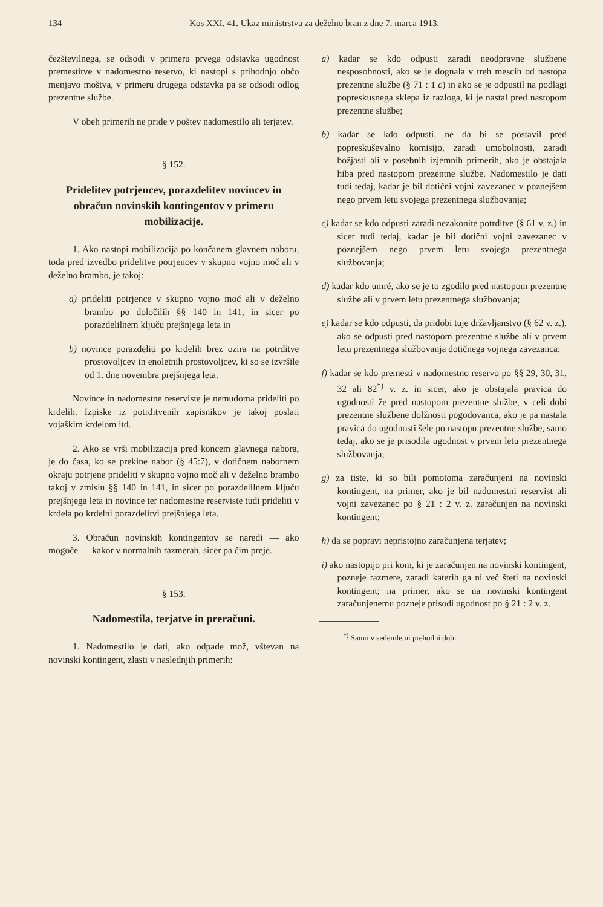134 Kos XXI. 41. Ukaz ministrstva za deželno bran z dne 7. marca 1913.
čezštevilnega, se odsodi v primeru prvega odstavka ugodnost premestitve v nadomestno reservo, ki nastopi s prihodnjo občo menjavo moštva, v primeru drugega odstavka pa se odsodi odlog prezentne službe.
V obeh primerih ne pride v poštev nadomestilo ali terjatev.
§ 152.
Pridelitev potrjencev, porazdelitev novincev in obračun novinskih kontingentov v primeru mobilizacije.
1. Ako nastopi mobilizacija po končanem glavnem naboru, toda pred izvedbo pridelitve potrjencev v skupno vojno moč ali v deželno brambo, je takoj:
a) prideliti potrjence v skupno vojno moč ali v deželno brambo po določilih §§ 140 in 141, in sicer po porazdelilnem ključu prejšnjega leta in
b) novince porazdeliti po krdelih brez ozira na potrditve prostovoljcev in enoletnih prostovoljcev, ki so se izvršile od 1. dne novembra prejšnjega leta.
Novince in nadomestne reserviste je nemudoma prideliti po krdelih. Izpiske iz potrditvenih zapisnikov je takoj poslati vojaškim krdelom itd.
2. Ako se vrši mobilizacija pred koncem glavnega nabora, je do časa, ko se prekine nabor (§ 45:7), v dotičnem nabornem okraju potrjene prideliti v skupno vojno moč ali v deželno brambo takoj v zmislu §§ 140 in 141, in sicer po porazdelilnem ključu prejšnjega leta in novince ter nadomestne reserviste tudi prideliti v krdela po krdelni porazdelitvi prejšnjega leta.
3. Obračun novinskih kontingentov se naredi — ako mogoče — kakor v normalnih razmerah, sicer pa čim preje.
§ 153.
Nadomestila, terjatve in preračuni.
1. Nadomestilo je dati, ako odpade mož, vštevan na novinski kontingent, zlasti v naslednjih primerih:
a) kadar se kdo odpusti zaradi neodpravne službene nesposobnosti, ako se je dognala v treh mescih od nastopa prezentne službe (§ 71 : 1 c) in ako se je odpustil na podlagi popreskusnega sklepa iz razloga, ki je nastal pred nastopom prezentne službe;
b) kadar se kdo odpusti, ne da bi se postavil pred popreskuševalno komisijo, zaradi umobolnosti, zaradi božjasti ali v posebnih izjemnih primerih, ako je obstajala hiba pred nastopom prezentne službe. Nadomestilo je dati tudi tedaj, kadar je bil dotični vojni zavezanec v poznejšem nego prvem letu svojega prezentnega službovanja;
c) kadar se kdo odpusti zaradi nezakonite potrditve (§ 61 v. z.) in sicer tudi tedaj, kadar je bil dotični vojni zavezanec v poznejšem nego prvem letu svojega prezentnega službovanja;
d) kadar kdo umré, ako se je to zgodilo pred nastopom prezentne službe ali v prvem letu prezentnega službovanja;
e) kadar se kdo odpusti, da pridobi tuje državljanstvo (§ 62 v. z.), ako se odpusti pred nastopom prezentne službe ali v prvem letu prezentnega službovanja dotičnega vojnega zavezanca;
f) kadar se kdo premesti v nadomestno reservo po §§ 29, 30, 31, 32 ali 82<sup>*)</sup> v. z. in sicer, ako je obstajala pravica do ugodnosti že pred nastopom prezentne službe, v celi dobi prezentne službene dolžnosti pogodovanca, ako je pa nastala pravica do ugodnosti šele po nastopu prezentne službe, samo tedaj, ako se je prisodila ugodnost v prvem letu prezentnega službovanja;
g) za tiste, ki so bili pomotoma zaračunjeni na novinski kontingent, na primer, ako je bil nadomestni reservist ali vojni zavezanec po § 21 : 2 v. z. zaračunjen na novinski kontingent;
h) da se popravi nepristojno zaračunjena terjatev;
i) ako nastopijo pri kom, ki je zaračunjen na novinski kontingent, pozneje razmere, zaradi katerih ga ni več šteti na novinski kontingent; na primer, ako se na novinski kontingent zaračunjenemu pozneje prisodi ugodnost po § 21 : 2 v. z.
<sup>*)</sup> Samo v sedemletni prehodni dobi.